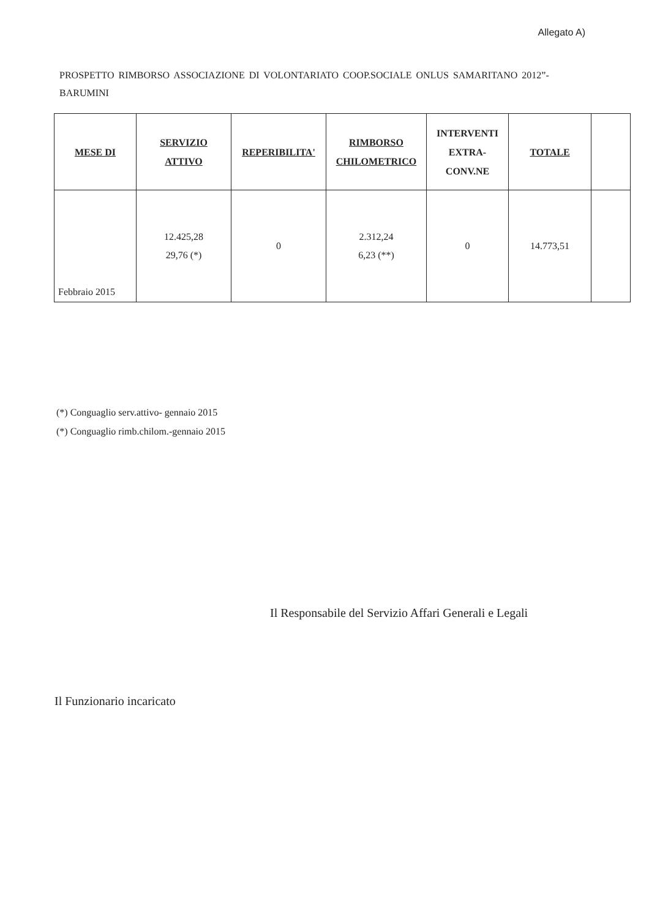Allegato A)
PROSPETTO RIMBORSO ASSOCIAZIONE DI VOLONTARIATO COOP.SOCIALE ONLUS SAMARITANO 2012”- BARUMINI
| MESE DI | SERVIZIO ATTIVO | REPERIBILITA' | RIMBORSO CHILOMETRICO | INTERVENTI EXTRA- CONV.NE | TOTALE | |
| --- | --- | --- | --- | --- | --- | --- |
| Febbraio 2015 | 12.425,28 29,76 (*) | 0 | 2.312,24 6,23 (**) | 0 | 14.773,51 | |
(*) Conguaglio serv.attivo- gennaio 2015
(*) Conguaglio rimb.chilom.-gennaio 2015
Il Responsabile del Servizio Affari Generali e Legali
Il Funzionario incaricato